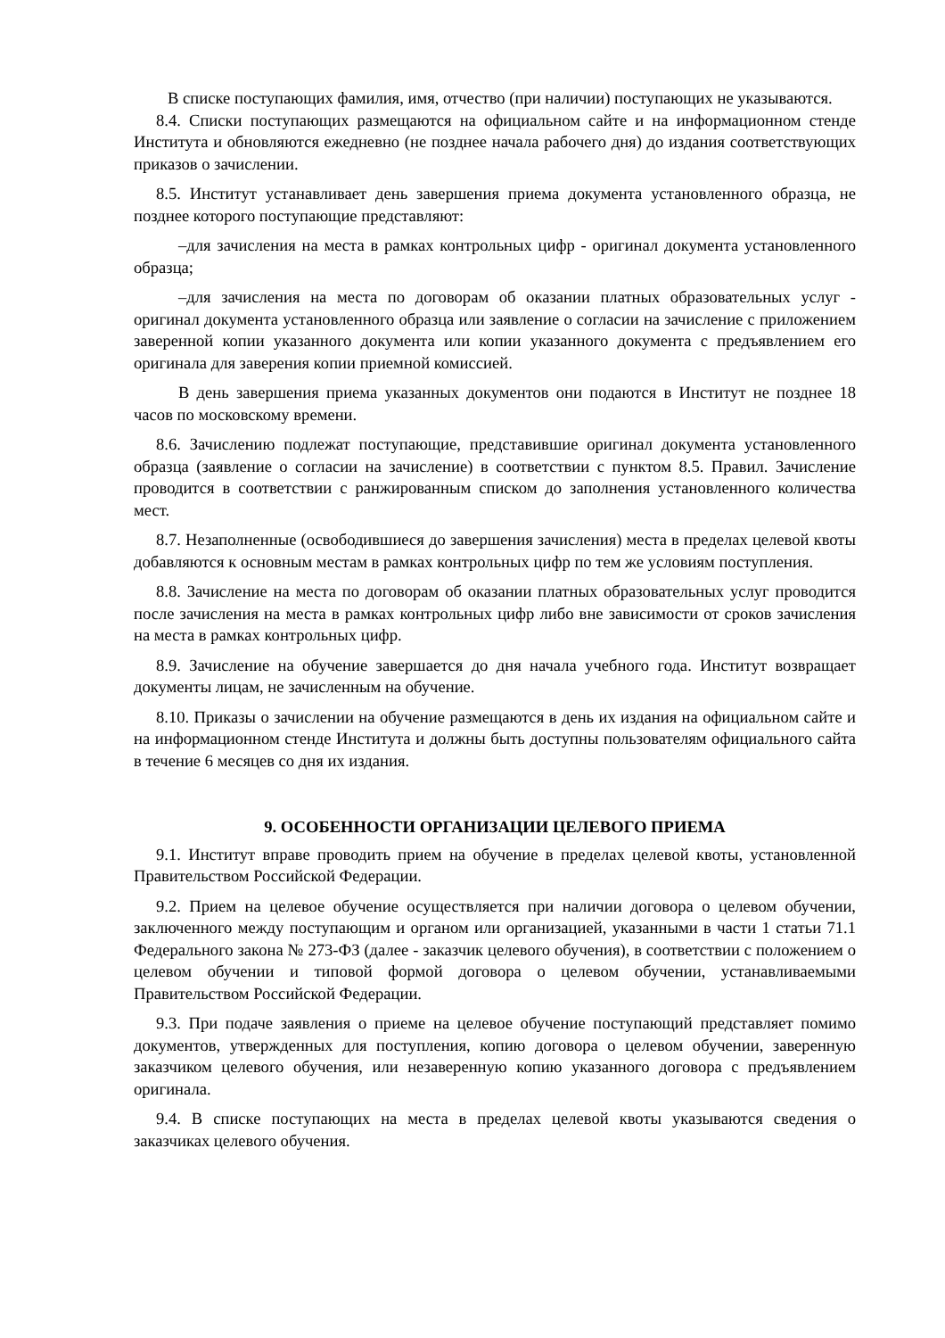В списке поступающих фамилия, имя, отчество (при наличии) поступающих не указываются.
8.4. Списки поступающих размещаются на официальном сайте и на информационном стенде Института и обновляются ежедневно (не позднее начала рабочего дня) до издания соответствующих приказов о зачислении.
8.5. Институт устанавливает день завершения приема документа установленного образца, не позднее которого поступающие представляют:
–для зачисления на места в рамках контрольных цифр - оригинал документа установленного образца;
–для зачисления на места по договорам об оказании платных образовательных услуг - оригинал документа установленного образца или заявление о согласии на зачисление с приложением заверенной копии указанного документа или копии указанного документа с предъявлением его оригинала для заверения копии приемной комиссией.
В день завершения приема указанных документов они подаются в Институт не позднее 18 часов по московскому времени.
8.6. Зачислению подлежат поступающие, представившие оригинал документа установленного образца (заявление о согласии на зачисление) в соответствии с пунктом 8.5. Правил. Зачисление проводится в соответствии с ранжированным списком до заполнения установленного количества мест.
8.7. Незаполненные (освободившиеся до завершения зачисления) места в пределах целевой квоты добавляются к основным местам в рамках контрольных цифр по тем же условиям поступления.
8.8. Зачисление на места по договорам об оказании платных образовательных услуг проводится после зачисления на места в рамках контрольных цифр либо вне зависимости от сроков зачисления на места в рамках контрольных цифр.
8.9. Зачисление на обучение завершается до дня начала учебного года. Институт возвращает документы лицам, не зачисленным на обучение.
8.10. Приказы о зачислении на обучение размещаются в день их издания на официальном сайте и на информационном стенде Института и должны быть доступны пользователям официального сайта в течение 6 месяцев со дня их издания.
9. ОСОБЕННОСТИ ОРГАНИЗАЦИИ ЦЕЛЕВОГО ПРИЕМА
9.1. Институт вправе проводить прием на обучение в пределах целевой квоты, установленной Правительством Российской Федерации.
9.2. Прием на целевое обучение осуществляется при наличии договора о целевом обучении, заключенного между поступающим и органом или организацией, указанными в части 1 статьи 71.1 Федерального закона № 273-ФЗ (далее - заказчик целевого обучения), в соответствии с положением о целевом обучении и типовой формой договора о целевом обучении, устанавливаемыми Правительством Российской Федерации.
9.3. При подаче заявления о приеме на целевое обучение поступающий представляет помимо документов, утвержденных для поступления, копию договора о целевом обучении, заверенную заказчиком целевого обучения, или незаверенную копию указанного договора с предъявлением оригинала.
9.4. В списке поступающих на места в пределах целевой квоты указываются сведения о заказчиках целевого обучения.